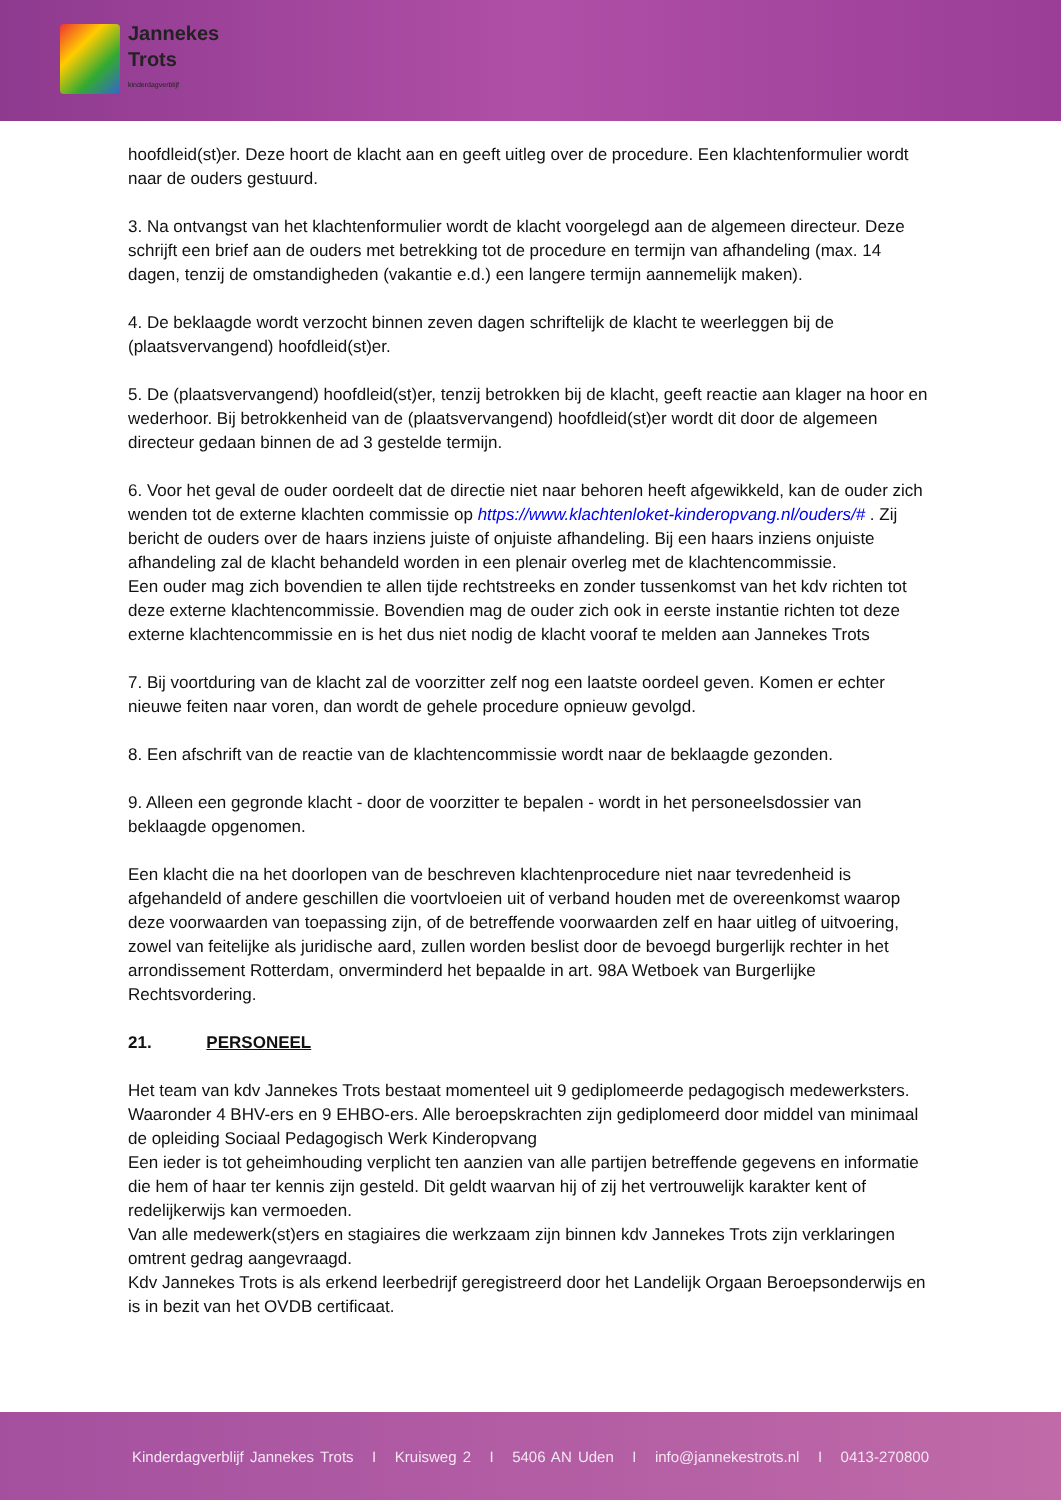Jannekes
Trots
kinderdagverblijf
hoofdleid(st)er. Deze hoort de klacht aan en geeft uitleg over de procedure. Een klachtenformulier wordt naar de ouders gestuurd.
3. Na ontvangst van het klachtenformulier wordt de klacht voorgelegd aan de algemeen directeur. Deze schrijft een brief aan de ouders met betrekking tot de procedure en termijn van afhandeling (max. 14 dagen, tenzij de omstandigheden (vakantie e.d.) een langere termijn aannemelijk maken).
4. De beklaagde wordt verzocht binnen zeven dagen schriftelijk de klacht te weerleggen bij de (plaatsvervangend) hoofdleid(st)er.
5. De (plaatsvervangend) hoofdleid(st)er, tenzij betrokken bij de klacht, geeft reactie aan klager na hoor en wederhoor. Bij betrokkenheid van de (plaatsvervangend) hoofdleid(st)er wordt dit door de algemeen directeur gedaan binnen de ad 3 gestelde termijn.
6. Voor het geval de ouder oordeelt dat de directie niet naar behoren heeft afgewikkeld, kan de ouder zich wenden tot de externe klachten commissie op https://www.klachtenloket-kinderopvang.nl/ouders/# . Zij bericht de ouders over de haars inziens juiste of onjuiste afhandeling. Bij een haars inziens onjuiste afhandeling zal de klacht behandeld worden in een plenair overleg met de klachtencommissie.
Een ouder mag zich bovendien te allen tijde rechtstreeks en zonder tussenkomst van het kdv richten tot deze externe klachtencommissie. Bovendien mag de ouder zich ook in eerste instantie richten tot deze externe klachtencommissie en is het dus niet nodig de klacht vooraf te melden aan Jannekes Trots
7. Bij voortduring van de klacht zal de voorzitter zelf nog een laatste oordeel geven. Komen er echter nieuwe feiten naar voren, dan wordt de gehele procedure opnieuw gevolgd.
8. Een afschrift van de reactie van de klachtencommissie wordt naar de beklaagde gezonden.
9. Alleen een gegronde klacht - door de voorzitter te bepalen - wordt in het personeelsdossier van beklaagde opgenomen.
Een klacht die na het doorlopen van de beschreven klachtenprocedure niet naar tevredenheid is afgehandeld of andere geschillen die voortvloeien uit of verband houden met de overeenkomst waarop deze voorwaarden van toepassing zijn, of de betreffende voorwaarden zelf en haar uitleg of uitvoering, zowel van feitelijke als juridische aard, zullen worden beslist door de bevoegd burgerlijk rechter in het arrondissement Rotterdam, onverminderd het bepaalde in art. 98A Wetboek van Burgerlijke Rechtsvordering.
21. PERSONEEL
Het team van kdv Jannekes Trots bestaat momenteel uit 9 gediplomeerde pedagogisch medewerksters. Waaronder 4 BHV-ers en 9 EHBO-ers. Alle beroepskrachten zijn gediplomeerd door middel van minimaal de opleiding Sociaal Pedagogisch Werk Kinderopvang
Een ieder is tot geheimhouding verplicht ten aanzien van alle partijen betreffende gegevens en informatie die hem of haar ter kennis zijn gesteld. Dit geldt waarvan hij of zij het vertrouwelijk karakter kent of redelijkerwijs kan vermoeden.
Van alle medewerk(st)ers en stagiaires die werkzaam zijn binnen kdv Jannekes Trots zijn verklaringen omtrent gedrag aangevraagd.
Kdv Jannekes Trots is als erkend leerbedrijf geregistreerd door het Landelijk Orgaan Beroepsonderwijs en is in bezit van het OVDB certificaat.
Kinderdagverblijf Jannekes Trots I Kruisweg 2 I 5406 AN Uden I info@jannekestrots.nl I 0413-270800